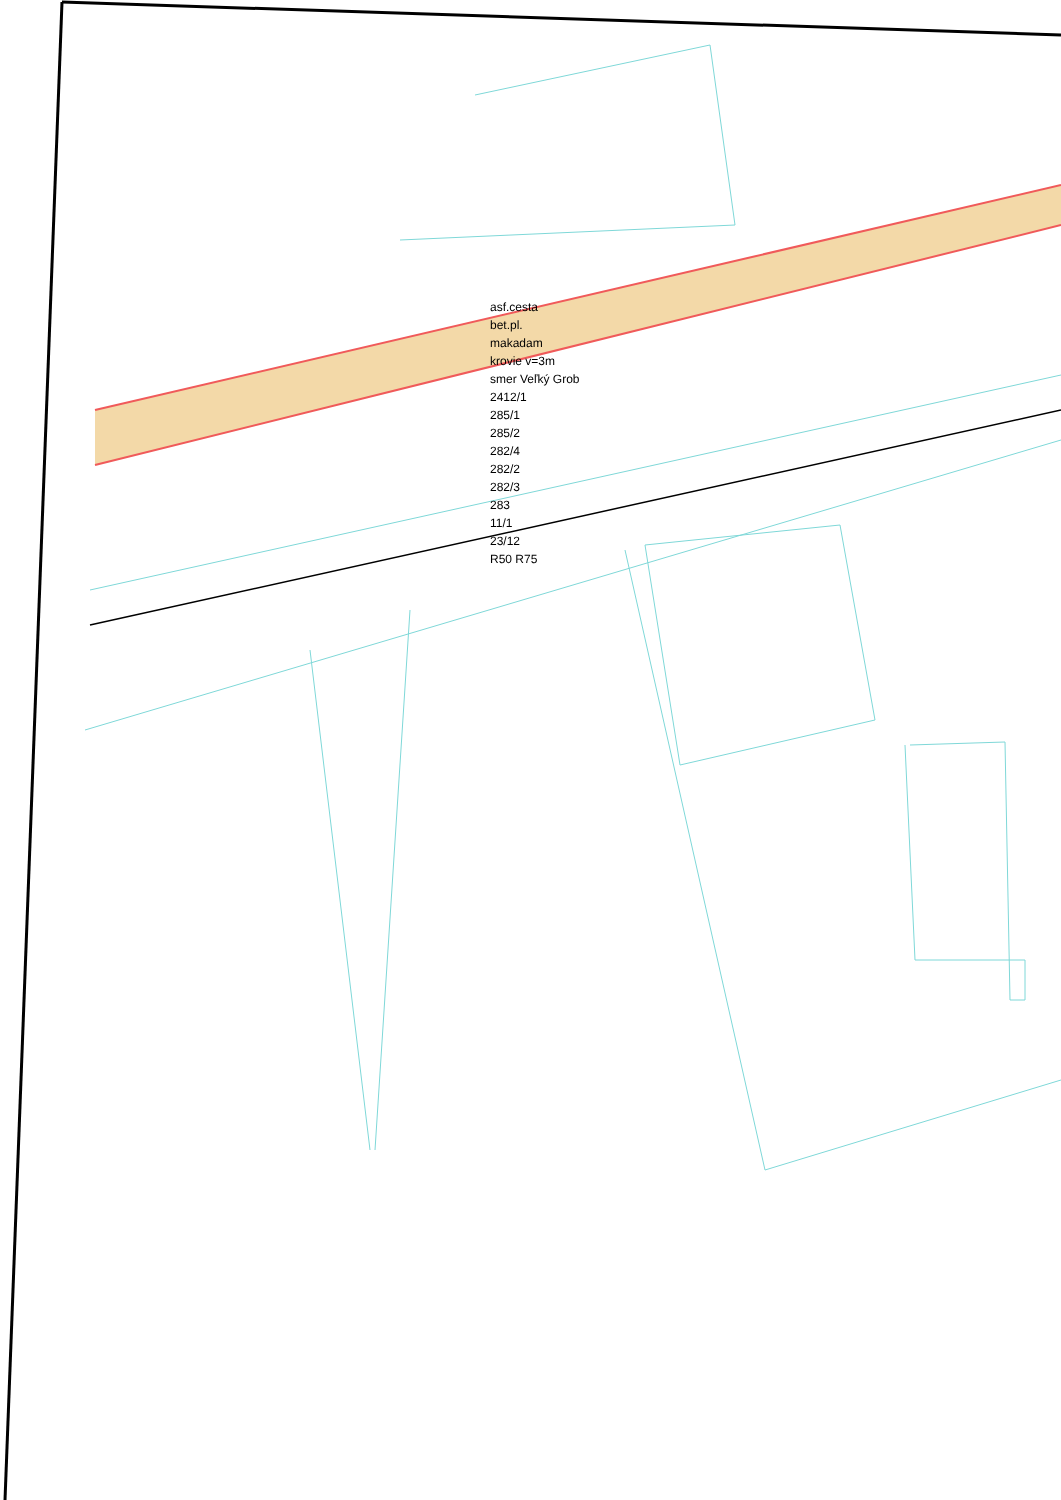asf.cesta
bet.pl.
makadam
krovie v=3m
smer Veľký Grob
2412/1
285/1
285/2
282/4
282/2
282/3
283
11/1
23/12
R50 R75